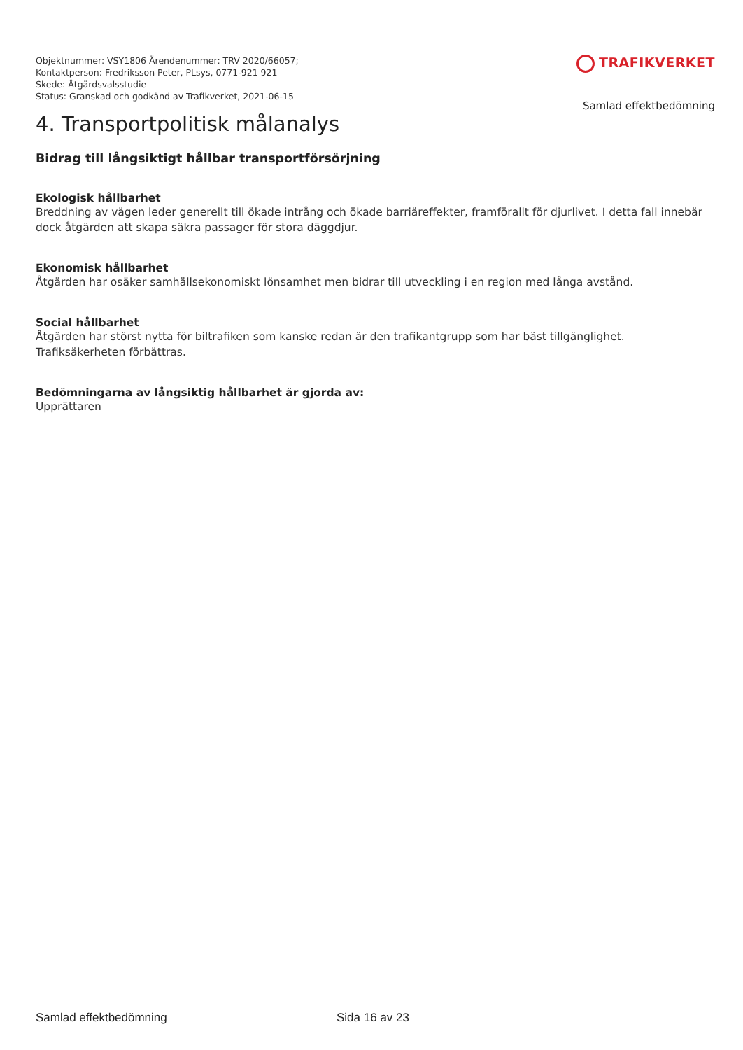Objektnummer: VSY1806 Ärendenummer: TRV 2020/66057;
Kontaktperson: Fredriksson Peter, PLsys, 0771-921 921
Skede: Åtgärdsvalsstudie
Status: Granskad och godkänd av Trafikverket, 2021-06-15
TRAFIKVERKET
Samlad effektbedömning
4. Transportpolitisk målanalys
Bidrag till långsiktigt hållbar transportförsörjning
Ekologisk hållbarhet
Breddning av vägen leder generellt till ökade intrång och ökade barriäreffekter, framförallt för djurlivet. I detta fall innebär dock åtgärden att skapa säkra passager för stora däggdjur.
Ekonomisk hållbarhet
Åtgärden har osäker samhällsekonomiskt lönsamhet men bidrar till utveckling i en region med långa avstånd.
Social hållbarhet
Åtgärden har störst nytta för biltrafiken som kanske redan är den trafikantgrupp som har bäst tillgänglighet. Trafiksäkerheten förbättras.
Bedömningarna av långsiktig hållbarhet är gjorda av:
Upprättaren
Samlad effektbedömning Sida 16 av 23